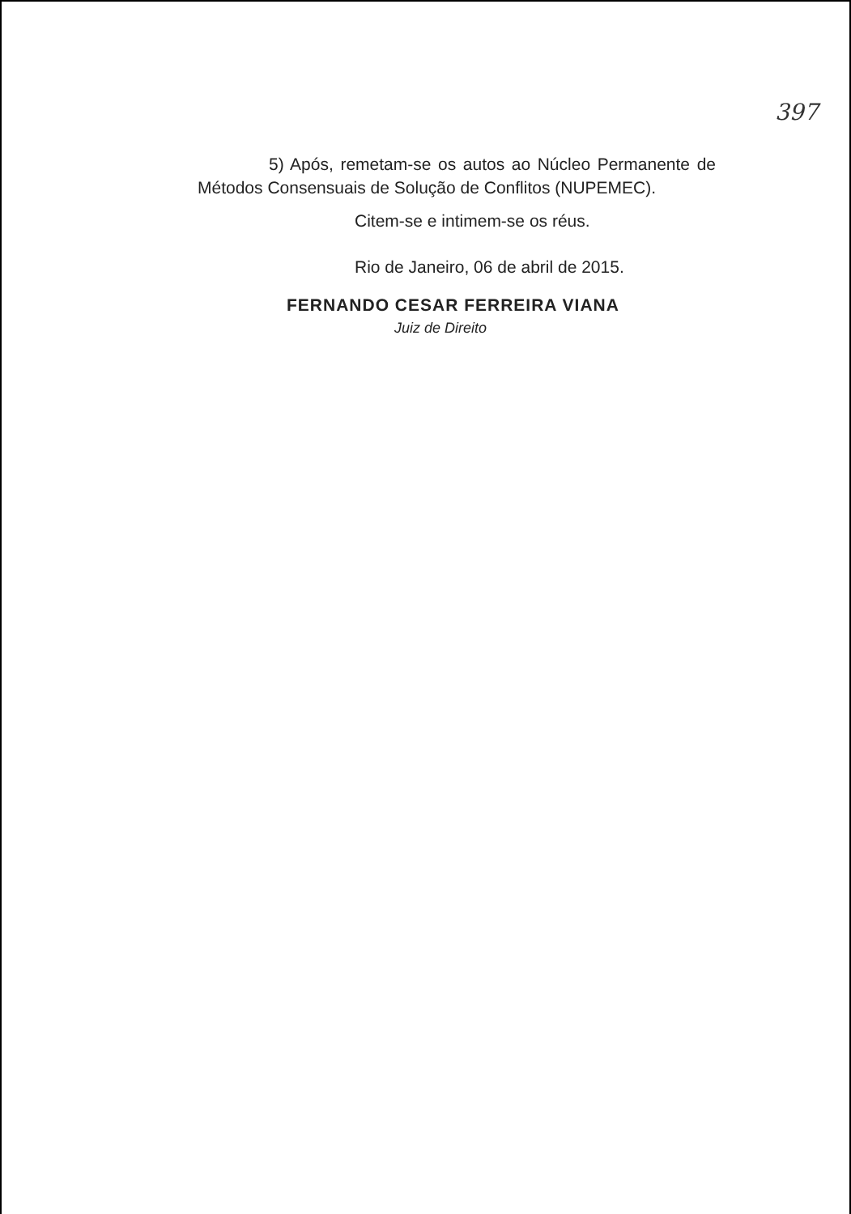397
5) Após, remetam-se os autos ao Núcleo Permanente de Métodos Consensuais de Solução de Conflitos (NUPEMEC).
Citem-se e intimem-se os réus.
Rio de Janeiro, 06 de abril de 2015.
FERNANDO CESAR FERREIRA VIANA
Juiz de Direito